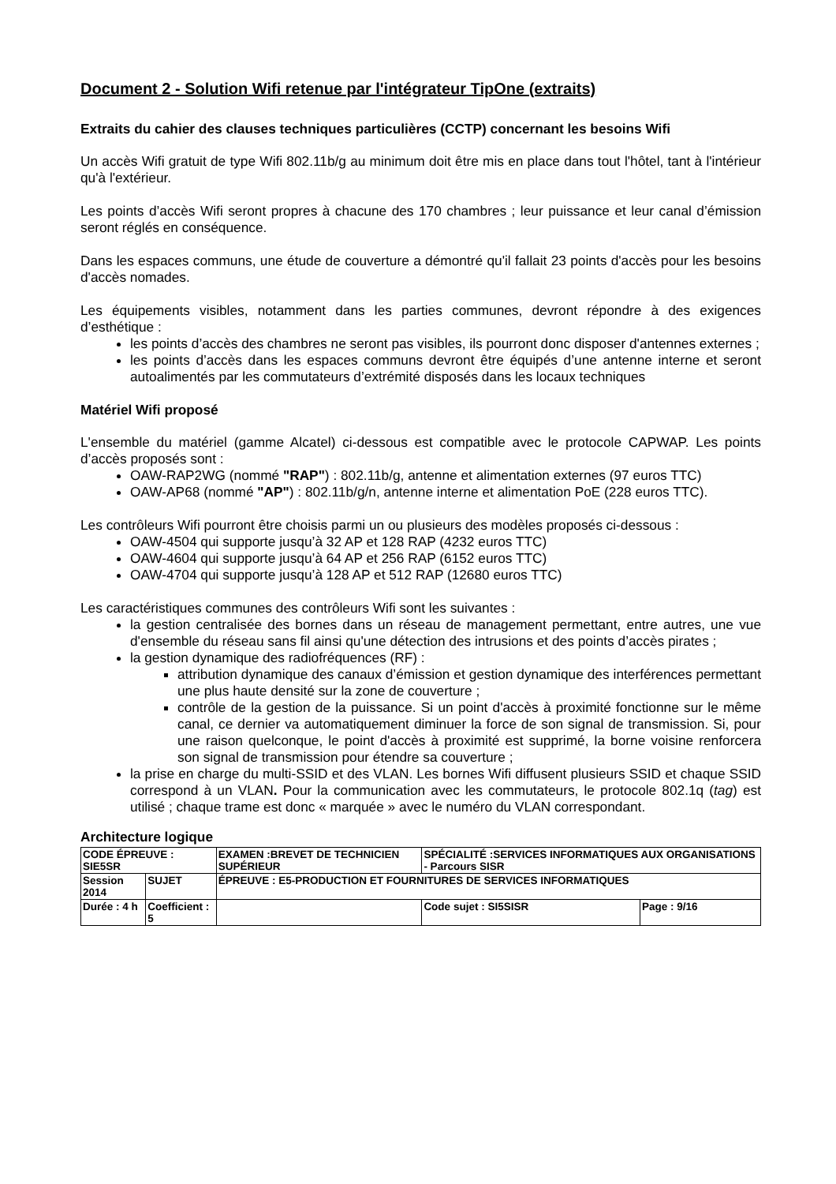Document 2 - Solution Wifi retenue par l'intégrateur TipOne (extraits)
Extraits du cahier des clauses techniques particulières (CCTP) concernant les besoins Wifi
Un accès Wifi gratuit de type Wifi 802.11b/g au minimum doit être mis en place dans tout l'hôtel, tant à l'intérieur qu'à l'extérieur.
Les points d’accès Wifi seront propres à chacune des 170 chambres ; leur puissance et leur canal d’émission seront réglés en conséquence.
Dans les espaces communs, une étude de couverture a démontré qu'il fallait 23 points d'accès pour les besoins d'accès nomades.
Les équipements visibles, notamment dans les parties communes, devront répondre à des exigences d’esthétique :
les points d’accès des chambres ne seront pas visibles, ils pourront donc disposer d'antennes externes ;
les points d’accès dans les espaces communs devront être équipés d’une antenne interne et seront autoalimentés par les commutateurs d’extrémité disposés dans les locaux techniques
Matériel Wifi proposé
L'ensemble du matériel (gamme Alcatel) ci-dessous est compatible avec le protocole CAPWAP. Les points d’accès proposés sont :
OAW-RAP2WG (nommé "RAP") : 802.11b/g, antenne et alimentation externes (97 euros TTC)
OAW-AP68 (nommé "AP") : 802.11b/g/n, antenne interne et alimentation PoE (228 euros TTC).
Les contrôleurs Wifi pourront être choisis parmi un ou plusieurs des modèles proposés ci-dessous :
OAW-4504 qui supporte jusqu’à 32 AP et 128 RAP (4232 euros TTC)
OAW-4604 qui supporte jusqu’à 64 AP et 256 RAP (6152 euros TTC)
OAW-4704 qui supporte jusqu’à 128 AP et 512 RAP (12680 euros TTC)
Les caractéristiques communes des contrôleurs Wifi sont les suivantes :
la gestion centralisée des bornes dans un réseau de management permettant, entre autres, une vue d'ensemble du réseau sans fil ainsi qu'une détection des intrusions et des points d’accès pirates ;
la gestion dynamique des radiofréquences (RF) :
attribution dynamique des canaux d’émission et gestion dynamique des interférences permettant une plus haute densité sur la zone de couverture ;
contrôle de la gestion de la puissance. Si un point d'accès à proximité fonctionne sur le même canal, ce dernier va automatiquement diminuer la force de son signal de transmission. Si, pour une raison quelconque, le point d'accès à proximité est supprimé, la borne voisine renforcera son signal de transmission pour étendre sa couverture ;
la prise en charge du multi-SSID et des VLAN. Les bornes Wifi diffusent plusieurs SSID et chaque SSID correspond à un VLAN. Pour la communication avec les commutateurs, le protocole 802.1q (tag) est utilisé ; chaque trame est donc « marquée » avec le numéro du VLAN correspondant.
Architecture logique
| CODE ÉPREUVE : SIE5SR | | EXAMEN :BREVET DE TECHNICIEN SUPÉRIEUR | SPÉCIALITÉ :SERVICES INFORMATIQUES AUX ORGANISATIONS - Parcours SISR | |
| Session 2014 | SUJET | ÉPREUVE : E5-PRODUCTION ET FOURNITURES DE SERVICES INFORMATIQUES | | |
| Durée : 4 h | Coefficient : 5 | | Code sujet : SI5SISR | Page : 9/16 |